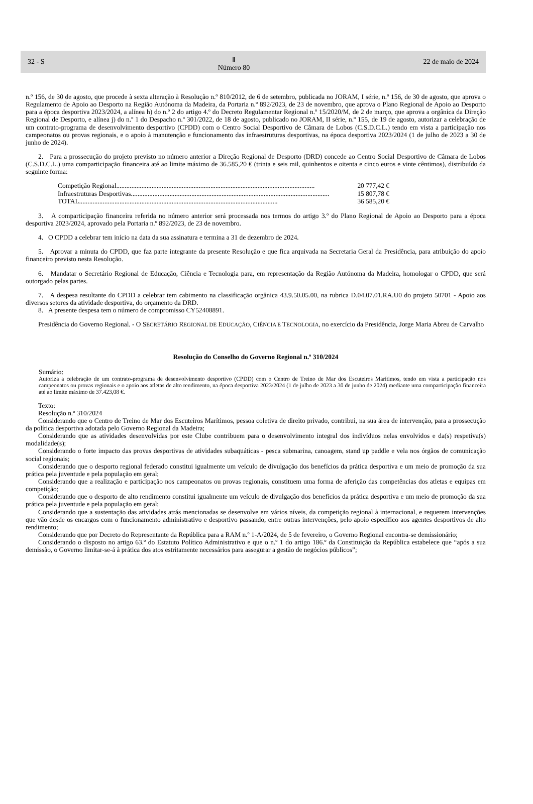32 - S Ⅱ
Número 80 22 de maio de 2024
n.º 156, de 30 de agosto, que procede à sexta alteração à Resolução n.º 810/2012, de 6 de setembro, publicada no JORAM, I série, n.º 156, de 30 de agosto, que aprova o Regulamento de Apoio ao Desporto na Região Autónoma da Madeira, da Portaria n.º 892/2023, de 23 de novembro, que aprova o Plano Regional de Apoio ao Desporto para a época desportiva 2023/2024, a alínea h) do n.º 2 do artigo 4.º do Decreto Regulamentar Regional n.º 15/2020/M, de 2 de março, que aprova a orgânica da Direção Regional de Desporto, e alínea j) do n.º 1 do Despacho n.º 301/2022, de 18 de agosto, publicado no JORAM, II série, n.º 155, de 19 de agosto, autorizar a celebração de um contrato-programa de desenvolvimento desportivo (CPDD) com o Centro Social Desportivo de Câmara de Lobos (C.S.D.C.L.) tendo em vista a participação nos campeonatos ou provas regionais, e o apoio à manutenção e funcionamento das infraestruturas desportivas, na época desportiva 2023/2024 (1 de julho de 2023 a 30 de junho de 2024).
2. Para a prossecução do projeto previsto no número anterior a Direção Regional de Desporto (DRD) concede ao Centro Social Desportivo de Câmara de Lobos (C.S.D.C.L.) uma comparticipação financeira até ao limite máximo de 36.585,20 € (trinta e seis mil, quinhentos e oitenta e cinco euros e vinte cêntimos), distribuído da seguinte forma:
Competição Regional...................................................................................................................... 20 777,42 €
Infraestruturas Desportivas ...................................................................................................................... 15 807,78 €
TOTAL ...................................................................................................................... 36 585,20 €
3. A comparticipação financeira referida no número anterior será processada nos termos do artigo 3.º do Plano Regional de Apoio ao Desporto para a época desportiva 2023/2024, aprovado pela Portaria n.º 892/2023, de 23 de novembro.
4. O CPDD a celebrar tem início na data da sua assinatura e termina a 31 de dezembro de 2024.
5. Aprovar a minuta do CPDD, que faz parte integrante da presente Resolução e que fica arquivada na Secretaria Geral da Presidência, para atribuição do apoio financeiro previsto nesta Resolução.
6. Mandatar o Secretário Regional de Educação, Ciência e Tecnologia para, em representação da Região Autónoma da Madeira, homologar o CPDD, que será outorgado pelas partes.
7. A despesa resultante do CPDD a celebrar tem cabimento na classificação orgânica 43.9.50.05.00, na rubrica D.04.07.01.RA.U0 do projeto 50701 - Apoio aos diversos setores da atividade desportiva, do orçamento da DRD.
8. A presente despesa tem o número de compromisso CY52408891.
Presidência do Governo Regional. - O SECRETÁRIO REGIONAL DE EDUCAÇÃO, CIÊNCIA E TECNOLOGIA, no exercício da Presidência, Jorge Maria Abreu de Carvalho
Resolução do Conselho do Governo Regional n.º 310/2024
Sumário:
Autoriza a celebração de um contrato-programa de desenvolvimento desportivo (CPDD) com o Centro de Treino de Mar dos Escuteiros Marítimos, tendo em vista a participação nos campeonatos ou provas regionais e o apoio aos atletas de alto rendimento, na época desportiva 2023/2024 (1 de julho de 2023 a 30 de junho de 2024) mediante uma comparticipação financeira até ao limite máximo de 37.423,08 €.
Texto:
Resolução n.º 310/2024
Considerando que o Centro de Treino de Mar dos Escuteiros Marítimos, pessoa coletiva de direito privado, contribui, na sua área de intervenção, para a prossecução da política desportiva adotada pelo Governo Regional da Madeira;
Considerando que as atividades desenvolvidas por este Clube contribuem para o desenvolvimento integral dos indivíduos nelas envolvidos e da(s) respetiva(s) modalidade(s);
Considerando o forte impacto das provas desportivas de atividades subaquáticas - pesca submarina, canoagem, stand up paddle e vela nos órgãos de comunicação social regionais;
Considerando que o desporto regional federado constitui igualmente um veículo de divulgação dos benefícios da prática desportiva e um meio de promoção da sua prática pela juventude e pela população em geral;
Considerando que a realização e participação nos campeonatos ou provas regionais, constituem uma forma de aferição das competências dos atletas e equipas em competição;
Considerando que o desporto de alto rendimento constitui igualmente um veículo de divulgação dos benefícios da prática desportiva e um meio de promoção da sua prática pela juventude e pela população em geral;
Considerando que a sustentação das atividades atrás mencionadas se desenvolve em vários níveis, da competição regional à internacional, e requerem intervenções que vão desde os encargos com o funcionamento administrativo e desportivo passando, entre outras intervenções, pelo apoio específico aos agentes desportivos de alto rendimento;
Considerando que por Decreto do Representante da República para a RAM n.º 1-A/2024, de 5 de fevereiro, o Governo Regional encontra-se demissionário;
Considerando o disposto no artigo 63.º do Estatuto Político Administrativo e que o n.º 1 do artigo 186.º da Constituição da República estabelece que “após a sua demissão, o Governo limitar-se-á à prática dos atos estritamente necessários para assegurar a gestão de negócios públicos”;